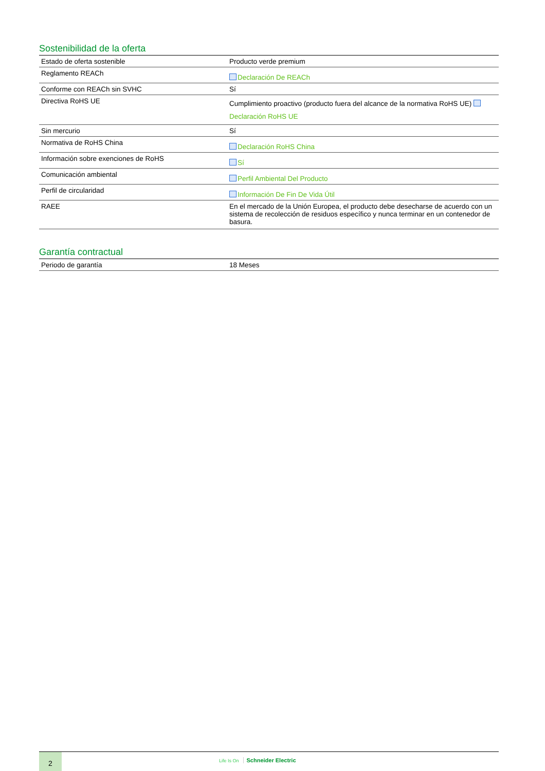Sostenibilidad de la oferta
| Estado de oferta sostenible | Producto verde premium |
| Reglamento REACh | Declaración De REACh |
| Conforme con REACh sin SVHC | Sí |
| Directiva RoHS UE | Cumplimiento proactivo (producto fuera del alcance de la normativa RoHS UE) Declaración RoHS UE |
| Sin mercurio | Sí |
| Normativa de RoHS China | Declaración RoHS China |
| Información sobre exenciones de RoHS | Sí |
| Comunicación ambiental | Perfil Ambiental Del Producto |
| Perfil de circularidad | Información De Fin De Vida Útil |
| RAEE | En el mercado de la Unión Europea, el producto debe desecharse de acuerdo con un sistema de recolección de residuos específico y nunca terminar en un contenedor de basura. |
Garantía contractual
| Periodo de garantía | 18 Meses |
2
Life Is On Schneider Electric